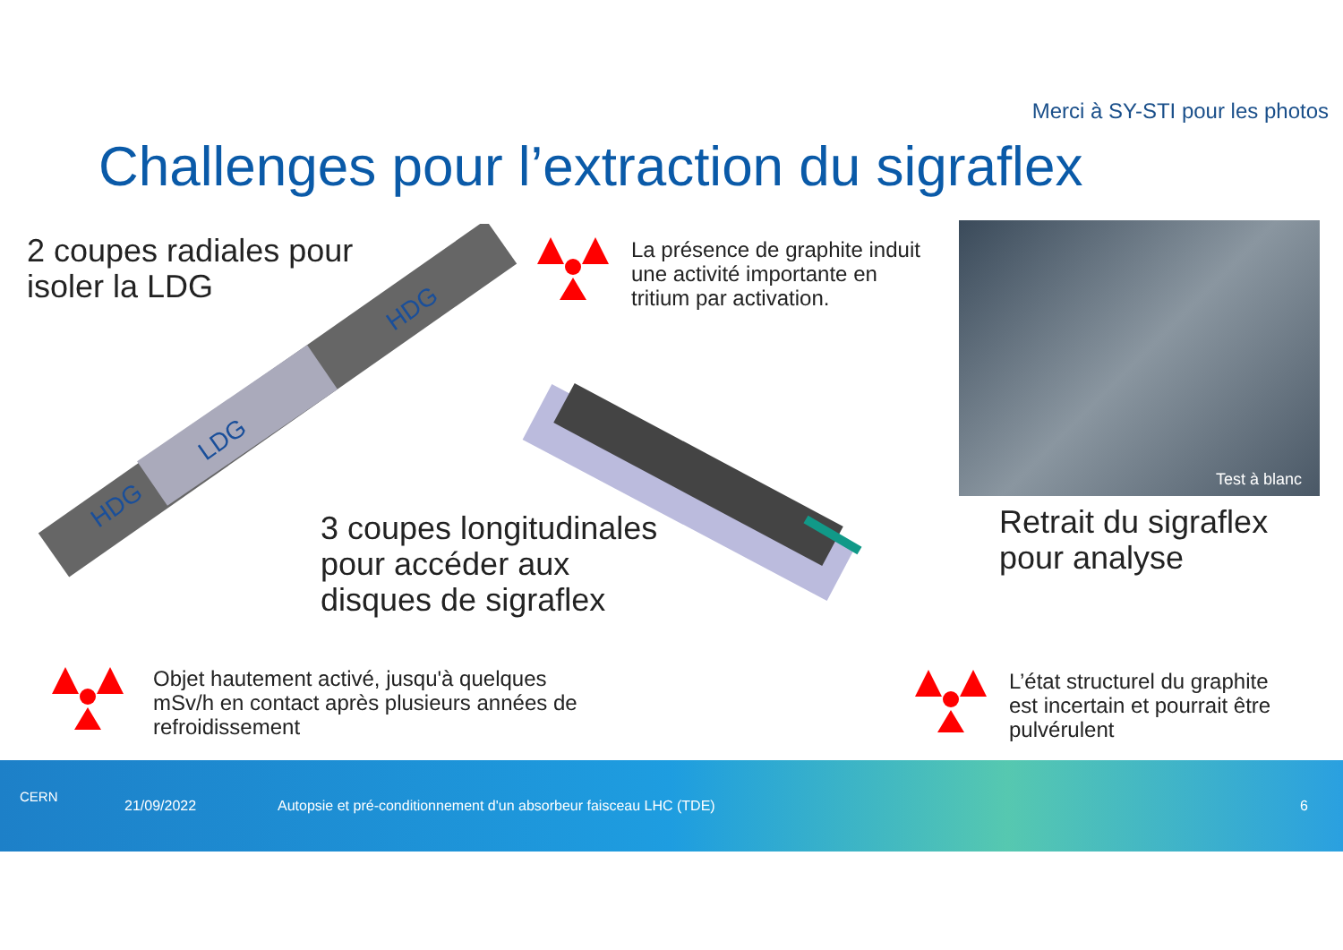Merci à SY-STI pour les photos
Challenges pour l’extraction du sigraflex
2 coupes radiales pour
isoler la LDG
HDG
LDG
HDG
La présence de graphite induit
une activité importante en
tritium par activation.
3 coupes longitudinales
pour accéder aux
disques de sigraflex
Test à blanc
Retrait du sigraflex
pour analyse
Objet hautement activé, jusqu'à quelques
mSv/h en contact après plusieurs années de
refroidissement
L’état structurel du graphite
est incertain et pourrait être
pulvérulent
CERN
21/09/2022
Autopsie et pré-conditionnement d'un absorbeur faisceau LHC (TDE)
6